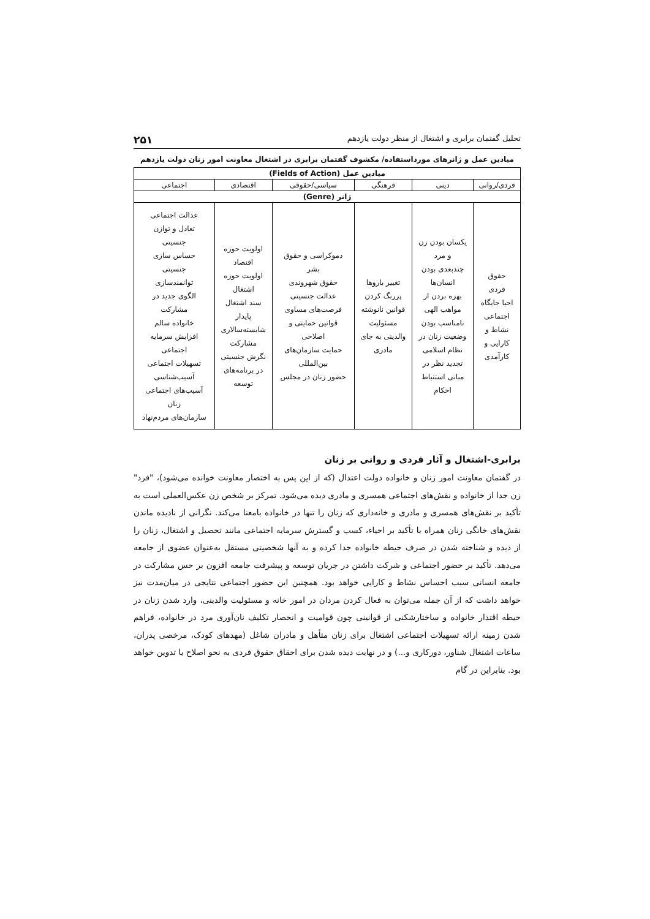تحلیل گفتمان برابری و اشتغال از منظر دولت یازدهم ۲۵۱
میادین عمل و ژانرهای مورداستفاده/ مکشوف گفتمان برابری در اشتغال معاونت امور زنان دولت یازدهم
| میادین عمل (Fields of Action) | | | | | |
| --- | --- | --- | --- | --- | --- |
| فردی/روانی | دینی | فرهنگی | سیاسی/حقوقی | اقتصادی | اجتماعی |
| ژانر (Genre) | | | | | |
| حقوق فردی احیا جایگاه اجتماعی نشاط و کارایی و کارآمدی | یکسان بودن زن و مرد چندبعدی بودن انسان‌ها بهره بردن از مواهب الهی نامناسب بودن وضعیت زنان در نظام اسلامی تجدید نظر در مبانی استنباط احکام | تغییر باروها پررنگ کردن قوانین نانوشته مسئولیت والدینی به جای مادری | دموکراسی و حقوق بشر حقوق شهروندی عدالت جنسیتی فرصت‌های مساوی قوانین حمایتی و اصلاحی حمایت سازمان‌های بین‌المللی حضور زنان در مجلس | اولویت حوزه اقتصاد اولویت حوزه اشتغال سند اشتغال پایدار شایسته‌سالاری مشارکت نگرش جنسیتی در برنامه‌های توسعه | عدالت اجتماعی تعادل و توازن جنسیتی حساس سازی جنسیتی توانمندسازی الگوی جدید در مشارکت خانواده سالم افزایش سرمایه اجتماعی تسهیلات اجتماعی آسیب‌شناسی آسیب‌های اجتماعی زنان سازمان‌های مردم‌نهاد |
برابری-اشتغال و آثار فردی و روانی بر زنان
در گفتمان معاونت امور زنان و خانواده دولت اعتدال (که از این پس به اختصار معاونت خوانده می‌شود)، "فرد" زن جدا از خانواده و نقش‌های اجتماعی همسری و مادری دیده می‌شود. تمرکز بر شخص زن عکس‌العملی است به تأکید بر نقش‌های همسری و مادری و خانه‌داری که زنان را تنها در خانواده بامعنا می‌کند. نگرانی از نادیده ماندن نقش‌های خانگی زنان همراه با تأکید بر احیاء، کسب و گسترش سرمایه اجتماعی مانند تحصیل و اشتغال، زنان را از دیده و شناخته شدن در صرف حیطه خانواده جدا کرده و به آنها شخصیتی مستقل به‌عنوان عضوی از جامعه می‌دهد. تأکید بر حضور اجتماعی و شرکت داشتن در جریان توسعه و پیشرفت جامعه افزون بر حس مشارکت در جامعه انسانی سبب احساس نشاط و کارایی خواهد بود. همچنین این حضور اجتماعی نتایجی در میان‌مدت نیز خواهد داشت که از آن جمله می‌توان به فعال کردن مردان در امور خانه و مسئولیت والدینی، وارد شدن زنان در حیطه اقتدار خانواده و ساختارشکنی از قوانینی چون قوامیت و انحصار تکلیف نان‌آوری مرد در خانواده، فراهم شدن زمینه ارائه تسهیلات اجتماعی اشتغال برای زنان متأهل و مادران شاغل (مهدهای کودک، مرخصی پدران، ساعات اشتغال شناور، دورکاری و...) و در نهایت دیده شدن برای احقاق حقوق فردی به نحو اصلاح یا تدوین خواهد بود. بنابراین در گام